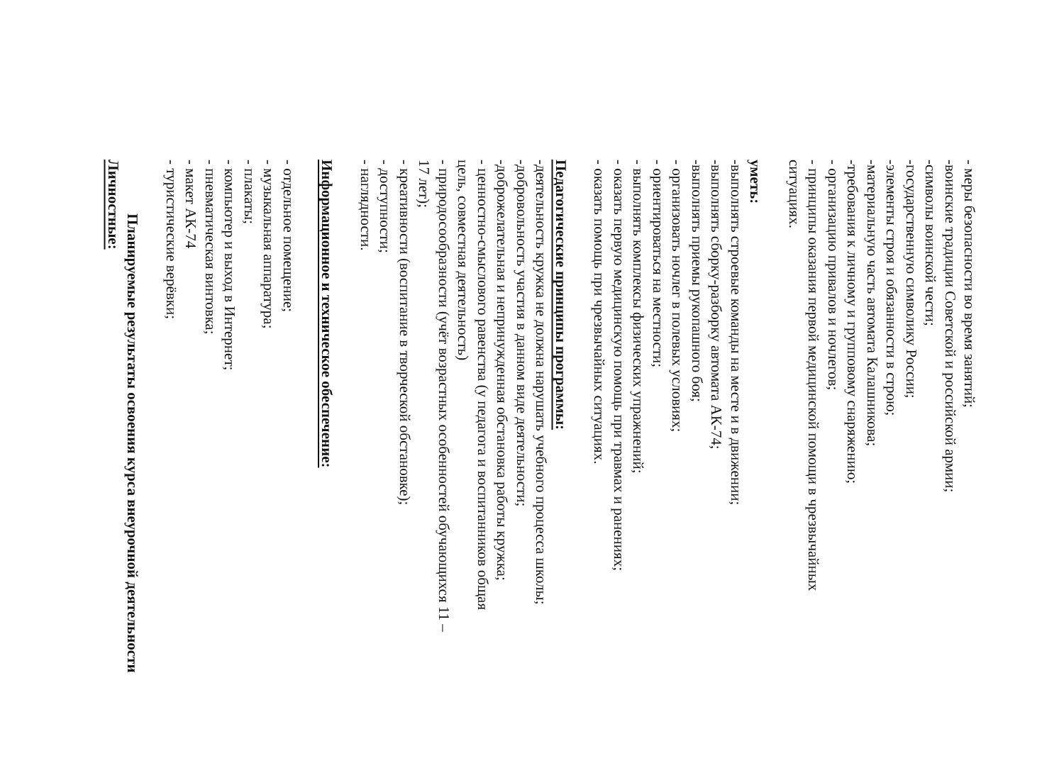- меры безопасности во время занятий;
-воинские традиции Советской и российской армии;
-символы воинской чести;
-государственную символику России;
-элементы строя и обязанности в строю;
-материальную часть автомата Калашникова;
-требования к личному и групповому снаряжению;
- организацию привалов и ночлегов;
- принципы оказания первой медицинской помощи в чрезвычайных
ситуациях.
уметь:
-выполнять строевые команды на месте и в движении;
-выполнять сборку-разборку автомата АК-74;
-выполнять приемы рукопашного боя;
- организовать ночлег в полевых условиях;
- ориентироваться на местности;
- выполнять комплексы физических упражнений;
- оказать первую медицинскую помощь при травмах и ранениях;
- оказать помощь при чрезвычайных ситуациях.
Педагогические принципы программы:
-деятельность кружка не должна нарушать учебного процесса школы;
-добровольность участия в данном виде деятельности;
-доброжелательная и непринужденная обстановка работы кружка;
- ценностно-смыслового равенства (у педагога и воспитанников общая
цель, совместная деятельность)
- природосообразности (учёт возрастных особенностей обучающихся 11 –
17 лет);
- креативности (воспитание в творческой обстановке);
- доступности;
- наглядности.
Информационное и техническое обеспечение:
- отдельное помещение;
- музыкальная аппаратура;
- плакаты;
- компьютер и выход в Интернет;
- пневматическая винтовка;
- макет АК-74
- туристические верёвки;
Планируемые результаты освоения курса внеурочной деятельности
Личностные: